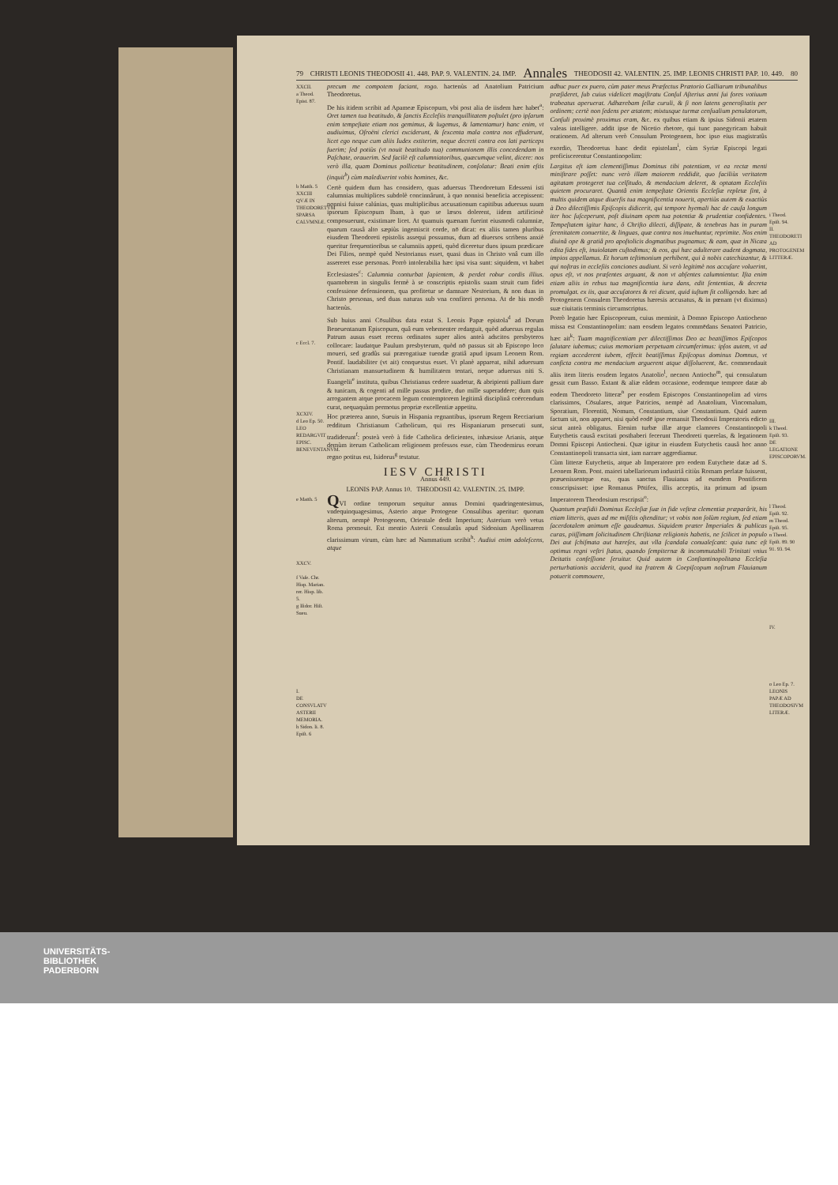79 CHRISTI LEONIS THEODOSII 41. 448. PAP. 9. VALENTIN. 24. IMP. Annales THEODOSII 42. VALENTIN. 25. IMP. LEONIS CHRISTI PAP. 10. 449. 80
XXCII.
a Theod. Epist. 87.
b Matth. 5
XXCIII QVÆ IN THEODORETVM SPARSA CALVMNIÆ.
c Eccl. 7.
XCXIV.
d Leo Ep. 50.
LEO REDARGVIT EPISC. BENEVENTANVM.
e Matth. 5
XXCV.
f Vaſe. Chr. Hisp. Marian. rer. Hisp. lib. 5.
g Iſidor. Hiſt. Sueu.
I.
DE CONSVLATV ASTERII MEMORIA.
h Sidon. li. 8. Epiſt. 6
precum me compotem faciant, rogo. hactenùs ad Anatolium Patricium Theodoretus.
De his itidem scribit ad Apameæ Episcopum, vbi post alia de iisdem hæc habet<sup>a</sup>: Oret tamen tua beatitudo, & ſanctis Eccleſiis tranquillitatem poſtulet (pro ipſarum enim tempeſtate etiam nos gemimus, & lugemus, & lamentamur) hanc enim, vt audiuimus, Oſroëni clerici exciderunt, & ſexcenta mala contra nos effuderunt, licet ego neque cum aliis Iudex extiterim, neque decreti contra eos lati particeps fuerim; ſed potiùs (vt nouit beatitudo tua) communionem illis concedendam in Paſchate, orauerim. Sed facilè eſt calumniatoribus, quæcumque velint, dicere: nos verò illa, quam Dominus pollicetur beatitudinem, conſolatur: Beati enim eſtis (inquit<sup>b</sup>) cùm maledixerint vobis homines, &c.
Certè quidem dum has considero, quas aduersus Theodoretum Edesseni isti calumnias multiplices subdolè concinnârunt, à quo nonnisi beneficia accepissent: nonnisi fuisse calúnias, quas multiplicibus accusationum capitibus aduersus suum ipsorum Episcopum Ibam, à quo se læsos dolerent, iidem artificiosè composuerunt, existimare licet. At quamuis quænam fuerint eiusmodi calumniæ, quarum causâ alto sæpiùs ingemiscit corde, nō dicat: ex aliis tamen pluribus eiusdem Theodoreti epistolis assequi possumus, dum ad diuersos scribens anxiè queritur frequentioribus se calumniis appeti, quòd diceretur duos ipsum prædicare Dei Filios, nempè quòd Nestorianus esset, quasi duas in Christo vnâ cum illo assereret esse personas. Porrò intolerabilia hæc ipsi visa sunt: siquidem, vt habet Ecclesiastes<sup>c</sup>: Calumnia conturbat ſapientem, & perdet robur cordis illius. quamobrem in singulis fermè à se conscriptis epistolis suam struit cum fidei confessione defensionem, qua profitetur se damnare Nestorium, & non duas in Christo personas, sed duas naturas sub vna confiteri persona. At de his modò hactenùs.
Sub huius anni Cōsulibus data extat S. Leonis Papæ epistola<sup>d</sup> ad Dorum Beneuentanum Episcopum, quâ eum vehementer redarguit, quòd aduersus regulas Patrum ausus esset recens ordinatos super alios anteà adscitos presbyteros collocare: laudatque Paulum presbyterum, quòd nō passus sit ab Episcopo loco moueri, sed gradûs sui prærogatiuæ tuendæ gratiâ apud ipsum Leonem Rom. Pontif. laudabiliter (vt ait) conquestus esset. Vt planè appareat, nihil aduersum Christianam mansuetudinem & humilitatem tentari, neque aduersus niti S. Euangelii<sup>e</sup> instituta, quibus Christianus cedere suadetur, & abripienti pallium dare & tunicam, & cogenti ad mille passus prodire, duo mille superaddere; dum quis arrogantem atque procacem legum contemptorem legitimâ disciplinâ coërcendum curat, nequaquàm permotus propriæ excellentiæ appetitu.
Hoc præterea anno, Sueuis in Hispania regnantibus, ipsorum Regem Recciarium redditum Christianum Catholicum, qui res Hispaniarum prosecuti sunt, tradiderunt<sup>f</sup>: posteà verò à fide Catholica deficientes, inhæsisse Arianis, atque demùm iterum Catholicam religionem professos esse, cùm Theodemirus eorum regno potitus est, Isidorus<sup>g</sup> testatur.
IESV CHRISTI
Annus 449.
LEONIS PAP. Annus 10. THEODOSII 42. VALENTIN. 25. IMPP.
QVI ordine temporum sequitur annus Domini quadringentesimus, vndequinquagesimus, Asterio atque Protogene Consulibus aperitur: quorum alterum, nempè Protogenem, Orientale dedit Imperium; Asterium verò vetus Roma promouit. Est mentio Asterii Consulatûs apud Sidonium Apollinarem clarissimum virum, cùm hæc ad Nammatium scribit<sup>h</sup>: Audiui enim adoleſcens, atque
adhuc puer ex puero, cùm pater meus Præfectus Prætorio Galliarum tribunalibus præſideret, ſub cuius videlicet magiſtratu Conſul Aſterius anni ſui fores votiuum trabeatus aperuerat. Adhærebam ſellæ curuli, & ſi non latens generoſitatis per ordinem; certè non ſedens per ætatem; mixtusque turmæ cenſualium penulatorum, Conſuli proximè proximus eram, &c. ex quibus etiam & ipsius Sidonii ætatem valeas intelligere. addit ipse de Nicetio rhetore, qui tunc panegyricam habuit orationem. Ad alterum verò Consulum Protogenem, hoc ipso eius magistratûs exordio, Theodoretus hanc dedit epistolam<sup>i</sup>, cùm Syriæ Episcopi legati proficiscerentur Constantinopolim:
Largitus eſt iam clementiſſimus Dominus tibi potentiam, vt ea rectæ menti miniſtrare poſſet: nunc verò illam maiorem reddidit, quo faciliùs veritatem agitatam protegeret tua celſitudo, & mendacium deleret, & optatam Eccleſiis quietem procuraret. Quantâ enim tempeſtate Orientis Eccleſiæ repletæ ſint, à multis quidem atque diuerſis tua magnificentia nouerit, apertiùs autem & exactiùs à Deo dilectiſſimis Epiſcopis didicerit, qui tempore hyemali hac de cauſa longum iter hoc ſuſceperunt, poſt diuinam opem tua potentiæ & prudentiæ confidentes. Tempeſtatem igitur hanc, ô Chriſto dilecti, diſſipate, & tenebras has in puram ſerenitatem conuertite, & linguas, quæ contra nos inuehuntur, reprimite. Nos enim diuinâ ope & gratiâ pro apoſtolicis dogmatibus pugnamus; & eam, quæ in Nicæa edita fides eſt, inuiolatam cuſtodimus; & eos, qui hæc adulterare audent dogmata, impios appellamus. Et horum teſtimonium perhibent, qui à nobis catechizantur, & qui noſtras in eccleſiis conciones audiunt. Si verò legitimè nos accuſare voluerint, opus eſt, vt nos præſentes arguant, & non vt abſentes calumnientur. Iſta enim etiam aliis in rebus tua magnificentia iura dans, edit ſententias, & decreta promulgat. ex iis, quæ accuſatores & rei dicunt, quid iuſtum ſit colligendo. hæc ad Protogenem Consulem Theodoretus hæresis accusatus, & in pœnam (vt diximus) suæ ciuitatis terminis circumscriptus.
Porrò legatio hæc Episcoporum, cuius meminit, à Domno Episcopo Antiocheno missa est Constantinopolim: nam eosdem legatos commēdans Senatori Patricio, hæc ait<sup>k</sup>: Tuam magnificentiam per dilectiſſimos Deo ac beatiſſimos Epiſcopos ſalutare iubemus; cuius memoriam perpetuam circumferimus: ipſos autem, vt ad regiam accederent iubem, effecit beatiſſimus Epiſcopus dominus Domnus, vt conficta contra me mendacium arguerent atque diſſoluerent, &c. commendauit aliis item literis eosdem legatos Anatolio<sup>l</sup>, necnon Antiocho<sup>m</sup>, qui consulatum gessit cum Basso. Extant & aliæ eâdem occasione, eodemque tempore datæ ab eodem Theodoreto litteræ<sup>n</sup> per eosdem Episcopos Constantinopolim ad viros clarissimos, Cōsulares, atque Patricios, nempè ad Anatolium, Vincomalum, Sporatium, Florentiū, Nomum, Constantium, siue Constantinum. Quid autem factum sit, non apparet, nisi quòd eodē ipse remansit Theodosii Imperatoris edicto sicut anteà obligatus. Etenim turbæ illæ atque clamores Constantinopoli Eutychetis causâ excitati posthaberi fecerunt Theodoreti querelas, & legationem Domni Episcopi Antiocheni. Quæ igitur in eiusdem Eutychetis causâ hoc anno Constantinopoli transacta sint, iam narrare aggrediamur.
Cùm litteræ Eutychetis, atque ab Imperatore pro eodem Eutychete datæ ad S. Leonem Rom. Pont. maiori tabellariorum industriâ citiùs Romam perlatæ fuissent, præuenissentque eas, quas sanctus Flauianus ad eumdem Pontificem conscripsisset: ipse Romanus Pōtifex, illis acceptis, ita primum ad ipsum Imperatorem Theodosium rescripsit<sup>o</sup>:
Quantum præſidii Dominus Eccleſiæ ſuæ in fide veſtræ clementiæ præparârit, his etiam litteris, quas ad me miſiſtis oſtenditur; vt vobis non ſolùm regium, ſed etiam ſacerdotalem animum eſſe gaudeamus. Siquidem præter Imperiales & publicas curas, piiſſimam ſolicitudinem Chriſtianæ religionis habetis, ne ſcilicet in populo Dei aut ſchiſmata aut hæreſes, aut vlla ſcandala conualeſcant: quia tunc eſt optimus regni veſtri ſtatus, quando ſempiternæ & incommutabili Trinitati vnius Deitatis confeſſione ſeruitur. Quid autem in Conſtantinopolitana Eccleſia perturbationis acciderit, quod ita fratrem & Coepiſcopum noſtrum Flauianum potuerit commouere,
i Theod. Epiſt. 94.
II.
THEODORETI AD PROTOGENEM LITTERÆ.
III.
k Theod. Epiſt. 93.
DE LEGATIONE EPISCOPORVM.
l Theod. Epiſt. 92.
m Theod. Epiſt. 95.
n Theod. Epiſt. 89. 90 91. 93. 94.
IV.
o Leo Ep. 7.
LEONIS PAPÆ AD THEODOSIVM LITERÆ.
UNIVERSITÄTS-
BIBLIOTHEK
PADERBORN